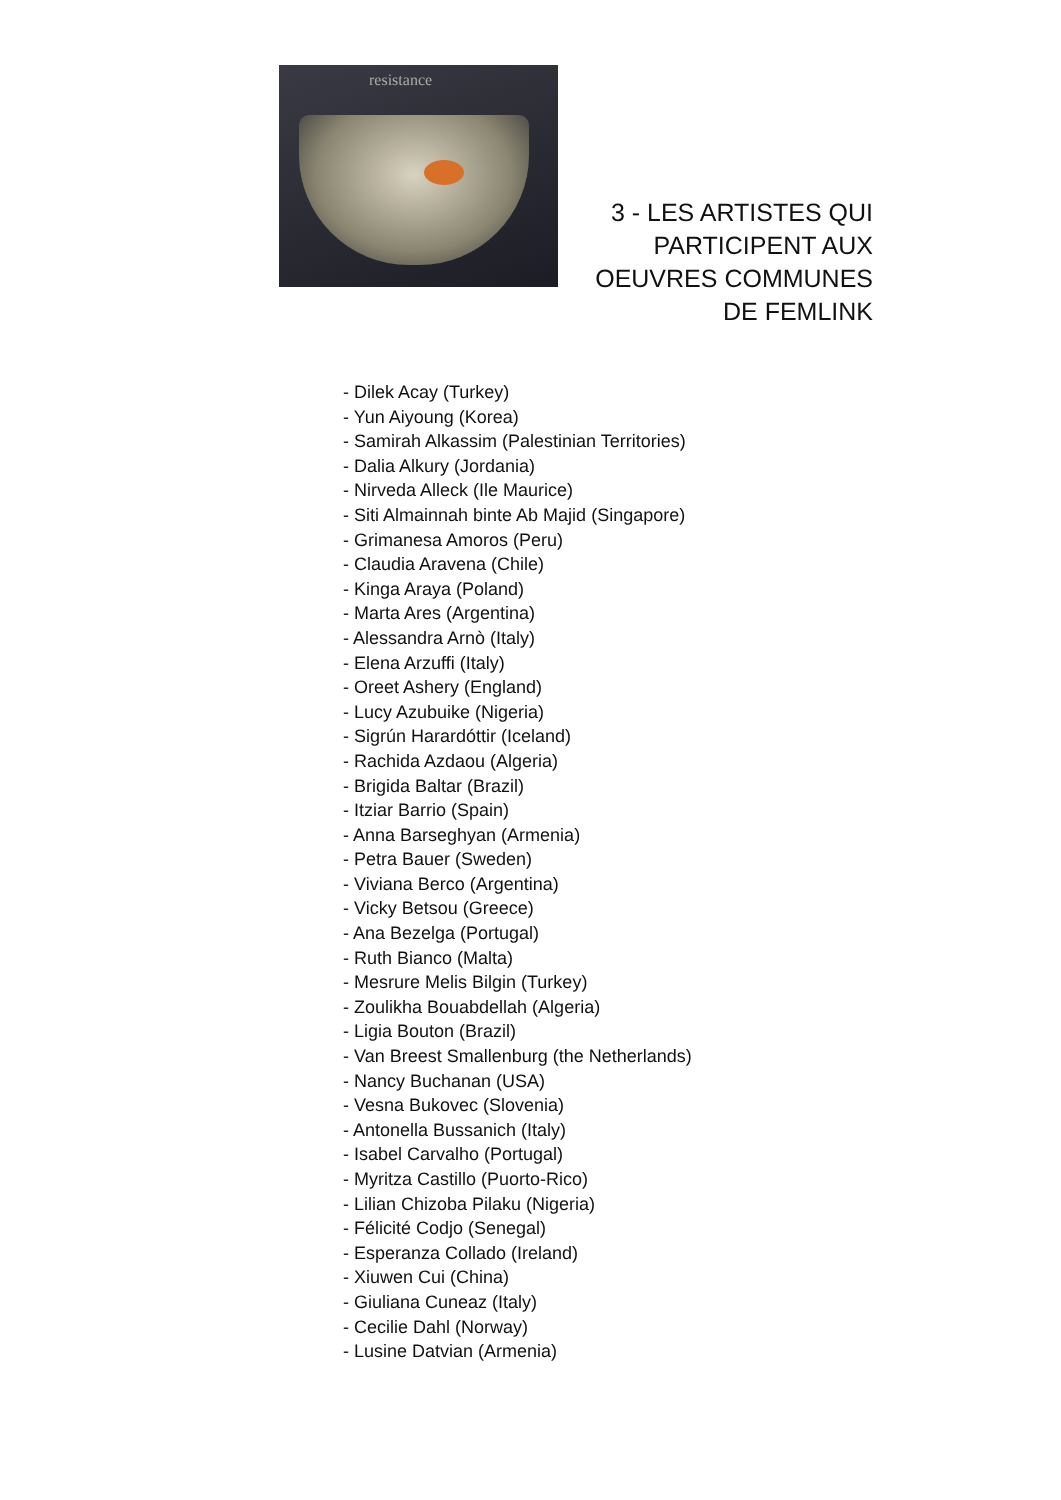resistance
3 - LES ARTISTES QUI
PARTICIPENT AUX
OEUVRES COMMUNES
DE FEMLINK
- Dilek Acay (Turkey)
- Yun Aiyoung (Korea)
- Samirah Alkassim (Palestinian Territories)
- Dalia Alkury (Jordania)
- Nirveda Alleck (Ile Maurice)
- Siti Almainnah binte Ab Majid (Singapore)
- Grimanesa Amoros (Peru)
- Claudia Aravena (Chile)
- Kinga Araya (Poland)
- Marta Ares (Argentina)
- Alessandra Arnò (Italy)
- Elena Arzuffi (Italy)
- Oreet Ashery (England)
- Lucy Azubuike (Nigeria)
- Sigrún Harardóttir (Iceland)
- Rachida Azdaou (Algeria)
- Brigida Baltar (Brazil)
- Itziar Barrio (Spain)
- Anna Barseghyan (Armenia)
- Petra Bauer (Sweden)
- Viviana Berco (Argentina)
- Vicky Betsou (Greece)
- Ana Bezelga (Portugal)
- Ruth Bianco (Malta)
- Mesrure Melis Bilgin (Turkey)
- Zoulikha Bouabdellah (Algeria)
- Ligia Bouton (Brazil)
- Van Breest Smallenburg (the Netherlands)
- Nancy Buchanan (USA)
- Vesna Bukovec (Slovenia)
- Antonella Bussanich (Italy)
- Isabel Carvalho (Portugal)
- Myritza Castillo (Puorto-Rico)
- Lilian Chizoba Pilaku (Nigeria)
- Félicité Codjo (Senegal)
- Esperanza Collado (Ireland)
- Xiuwen Cui (China)
- Giuliana Cuneaz (Italy)
- Cecilie Dahl (Norway)
- Lusine Datvian (Armenia)